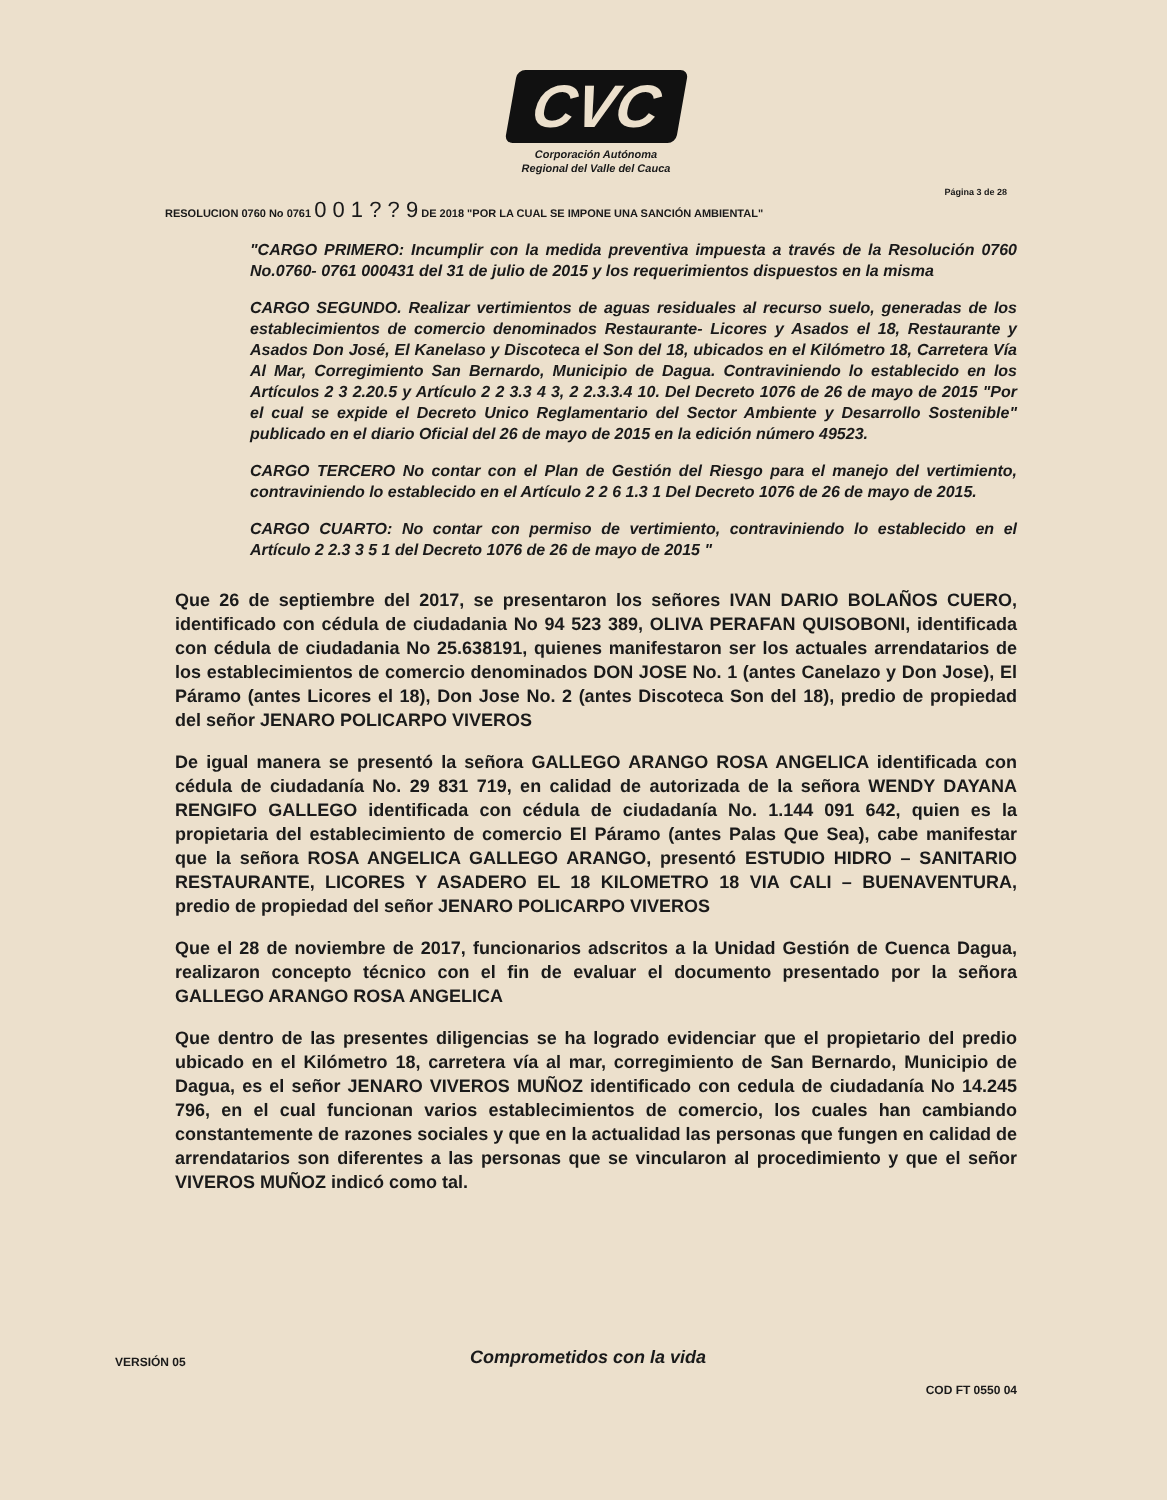CVC
Corporación Autónoma
Regional del Valle del Cauca
Página 3 de 28
RESOLUCION 0760 No 0761 0 0 1 ? ? 9 DE 2018 "POR LA CUAL SE IMPONE UNA SANCIÓN AMBIENTAL"
"CARGO PRIMERO: Incumplir con la medida preventiva impuesta a través de la Resolución 0760 No.0760- 0761 000431 del 31 de julio de 2015 y los requerimientos dispuestos en la misma
CARGO SEGUNDO. Realizar vertimientos de aguas residuales al recurso suelo, generadas de los establecimientos de comercio denominados Restaurante- Licores y Asados el 18, Restaurante y Asados Don José, El Kanelaso y Discoteca el Son del 18, ubicados en el Kilómetro 18, Carretera Vía Al Mar, Corregimiento San Bernardo, Municipio de Dagua. Contraviniendo lo establecido en los Artículos 2 3 2.20.5 y Artículo 2 2 3.3 4 3, 2 2.3.3.4 10. Del Decreto 1076 de 26 de mayo de 2015 "Por el cual se expide el Decreto Unico Reglamentario del Sector Ambiente y Desarrollo Sostenible" publicado en el diario Oficial del 26 de mayo de 2015 en la edición número 49523.
CARGO TERCERO No contar con el Plan de Gestión del Riesgo para el manejo del vertimiento, contraviniendo lo establecido en el Artículo 2 2 6 1.3 1 Del Decreto 1076 de 26 de mayo de 2015.
CARGO CUARTO: No contar con permiso de vertimiento, contraviniendo lo establecido en el Artículo 2 2.3 3 5 1 del Decreto 1076 de 26 de mayo de 2015 "
Que 26 de septiembre del 2017, se presentaron los señores IVAN DARIO BOLAÑOS CUERO, identificado con cédula de ciudadania No 94 523 389, OLIVA PERAFAN QUISOBONI, identificada con cédula de ciudadania No 25.638191, quienes manifestaron ser los actuales arrendatarios de los establecimientos de comercio denominados DON JOSE No. 1 (antes Canelazo y Don Jose), El Páramo (antes Licores el 18), Don Jose No. 2 (antes Discoteca Son del 18), predio de propiedad del señor JENARO POLICARPO VIVEROS
De igual manera se presentó la señora GALLEGO ARANGO ROSA ANGELICA identificada con cédula de ciudadanía No. 29 831 719, en calidad de autorizada de la señora WENDY DAYANA RENGIFO GALLEGO identificada con cédula de ciudadanía No. 1.144 091 642, quien es la propietaria del establecimiento de comercio El Páramo (antes Palas Que Sea), cabe manifestar que la señora ROSA ANGELICA GALLEGO ARANGO, presentó ESTUDIO HIDRO – SANITARIO RESTAURANTE, LICORES Y ASADERO EL 18 KILOMETRO 18 VIA CALI – BUENAVENTURA, predio de propiedad del señor JENARO POLICARPO VIVEROS
Que el 28 de noviembre de 2017, funcionarios adscritos a la Unidad Gestión de Cuenca Dagua, realizaron concepto técnico con el fin de evaluar el documento presentado por la señora GALLEGO ARANGO ROSA ANGELICA
Que dentro de las presentes diligencias se ha logrado evidenciar que el propietario del predio ubicado en el Kilómetro 18, carretera vía al mar, corregimiento de San Bernardo, Municipio de Dagua, es el señor JENARO VIVEROS MUÑOZ identificado con cedula de ciudadanía No 14.245 796, en el cual funcionan varios establecimientos de comercio, los cuales han cambiando constantemente de razones sociales y que en la actualidad las personas que fungen en calidad de arrendatarios son diferentes a las personas que se vincularon al procedimiento y que el señor VIVEROS MUÑOZ indicó como tal.
VERSIÓN 05
Comprometidos con la vida
COD FT 0550 04